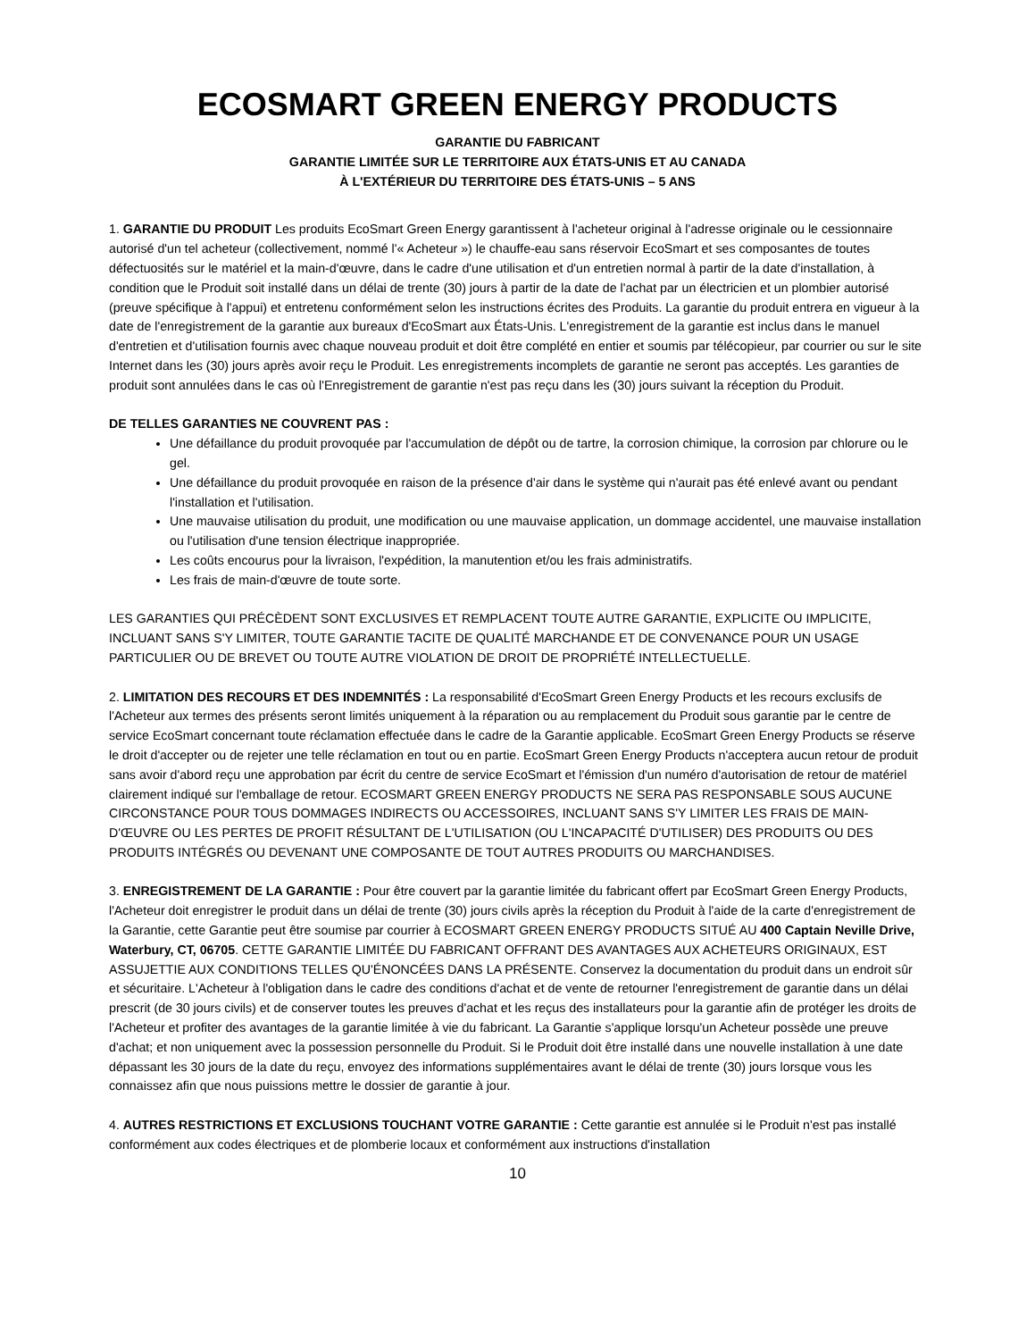ECOSMART GREEN ENERGY PRODUCTS
GARANTIE DU FABRICANT
GARANTIE LIMITÉE SUR LE TERRITOIRE AUX ÉTATS-UNIS ET AU CANADA
À L'EXTÉRIEUR DU TERRITOIRE DES ÉTATS-UNIS – 5 ANS
1. GARANTIE DU PRODUIT Les produits EcoSmart Green Energy garantissent à l'acheteur original à l'adresse originale ou le cessionnaire autorisé d'un tel acheteur (collectivement, nommé l'« Acheteur ») le chauffe-eau sans réservoir EcoSmart et ses composantes de toutes défectuosités sur le matériel et la main-d'œuvre, dans le cadre d'une utilisation et d'un entretien normal à partir de la date d'installation, à condition que le Produit soit installé dans un délai de trente (30) jours à partir de la date de l'achat par un électricien et un plombier autorisé (preuve spécifique à l'appui) et entretenu conformément selon les instructions écrites des Produits. La garantie du produit entrera en vigueur à la date de l'enregistrement de la garantie aux bureaux d'EcoSmart aux États-Unis. L'enregistrement de la garantie est inclus dans le manuel d'entretien et d'utilisation fournis avec chaque nouveau produit et doit être complété en entier et soumis par télécopieur, par courrier ou sur le site Internet dans les (30) jours après avoir reçu le Produit. Les enregistrements incomplets de garantie ne seront pas acceptés. Les garanties de produit sont annulées dans le cas où l'Enregistrement de garantie n'est pas reçu dans les (30) jours suivant la réception du Produit.
DE TELLES GARANTIES NE COUVRENT PAS :
Une défaillance du produit provoquée par l'accumulation de dépôt ou de tartre, la corrosion chimique, la corrosion par chlorure ou le gel.
Une défaillance du produit provoquée en raison de la présence d'air dans le système qui n'aurait pas été enlevé avant ou pendant l'installation et l'utilisation.
Une mauvaise utilisation du produit, une modification ou une mauvaise application, un dommage accidentel, une mauvaise installation ou l'utilisation d'une tension électrique inappropriée.
Les coûts encourus pour la livraison, l'expédition, la manutention et/ou les frais administratifs.
Les frais de main-d'œuvre de toute sorte.
LES GARANTIES QUI PRÉCÈDENT SONT EXCLUSIVES ET REMPLACENT TOUTE AUTRE GARANTIE, EXPLICITE OU IMPLICITE, INCLUANT SANS S'Y LIMITER, TOUTE GARANTIE TACITE DE QUALITÉ MARCHANDE ET DE CONVENANCE POUR UN USAGE PARTICULIER OU DE BREVET OU TOUTE AUTRE VIOLATION DE DROIT DE PROPRIÉTÉ INTELLECTUELLE.
2. LIMITATION DES RECOURS ET DES INDEMNITÉS : La responsabilité d'EcoSmart Green Energy Products et les recours exclusifs de l'Acheteur aux termes des présents seront limités uniquement à la réparation ou au remplacement du Produit sous garantie par le centre de service EcoSmart concernant toute réclamation effectuée dans le cadre de la Garantie applicable. EcoSmart Green Energy Products se réserve le droit d'accepter ou de rejeter une telle réclamation en tout ou en partie. EcoSmart Green Energy Products n'acceptera aucun retour de produit sans avoir d'abord reçu une approbation par écrit du centre de service EcoSmart et l'émission d'un numéro d'autorisation de retour de matériel clairement indiqué sur l'emballage de retour. ECOSMART GREEN ENERGY PRODUCTS NE SERA PAS RESPONSABLE SOUS AUCUNE CIRCONSTANCE POUR TOUS DOMMAGES INDIRECTS OU ACCESSOIRES, INCLUANT SANS S'Y LIMITER LES FRAIS DE MAIN-D'ŒUVRE OU LES PERTES DE PROFIT RÉSULTANT DE L'UTILISATION (OU L'INCAPACITÉ D'UTILISER) DES PRODUITS OU DES PRODUITS INTÉGRÉS OU DEVENANT UNE COMPOSANTE DE TOUT AUTRES PRODUITS OU MARCHANDISES.
3. ENREGISTREMENT DE LA GARANTIE : Pour être couvert par la garantie limitée du fabricant offert par EcoSmart Green Energy Products, l'Acheteur doit enregistrer le produit dans un délai de trente (30) jours civils après la réception du Produit à l'aide de la carte d'enregistrement de la Garantie, cette Garantie peut être soumise par courrier à ECOSMART GREEN ENERGY PRODUCTS SITUÉ AU 400 Captain Neville Drive, Waterbury, CT, 06705. CETTE GARANTIE LIMITÉE DU FABRICANT OFFRANT DES AVANTAGES AUX ACHETEURS ORIGINAUX, EST ASSUJETTIE AUX CONDITIONS TELLES QU'ÉNONCÉES DANS LA PRÉSENTE. Conservez la documentation du produit dans un endroit sûr et sécuritaire. L'Acheteur à l'obligation dans le cadre des conditions d'achat et de vente de retourner l'enregistrement de garantie dans un délai prescrit (de 30 jours civils) et de conserver toutes les preuves d'achat et les reçus des installateurs pour la garantie afin de protéger les droits de l'Acheteur et profiter des avantages de la garantie limitée à vie du fabricant. La Garantie s'applique lorsqu'un Acheteur possède une preuve d'achat; et non uniquement avec la possession personnelle du Produit. Si le Produit doit être installé dans une nouvelle installation à une date dépassant les 30 jours de la date du reçu, envoyez des informations supplémentaires avant le délai de trente (30) jours lorsque vous les connaissez afin que nous puissions mettre le dossier de garantie à jour.
4. AUTRES RESTRICTIONS ET EXCLUSIONS TOUCHANT VOTRE GARANTIE : Cette garantie est annulée si le Produit n'est pas installé conformément aux codes électriques et de plomberie locaux et conformément aux instructions d'installation
10